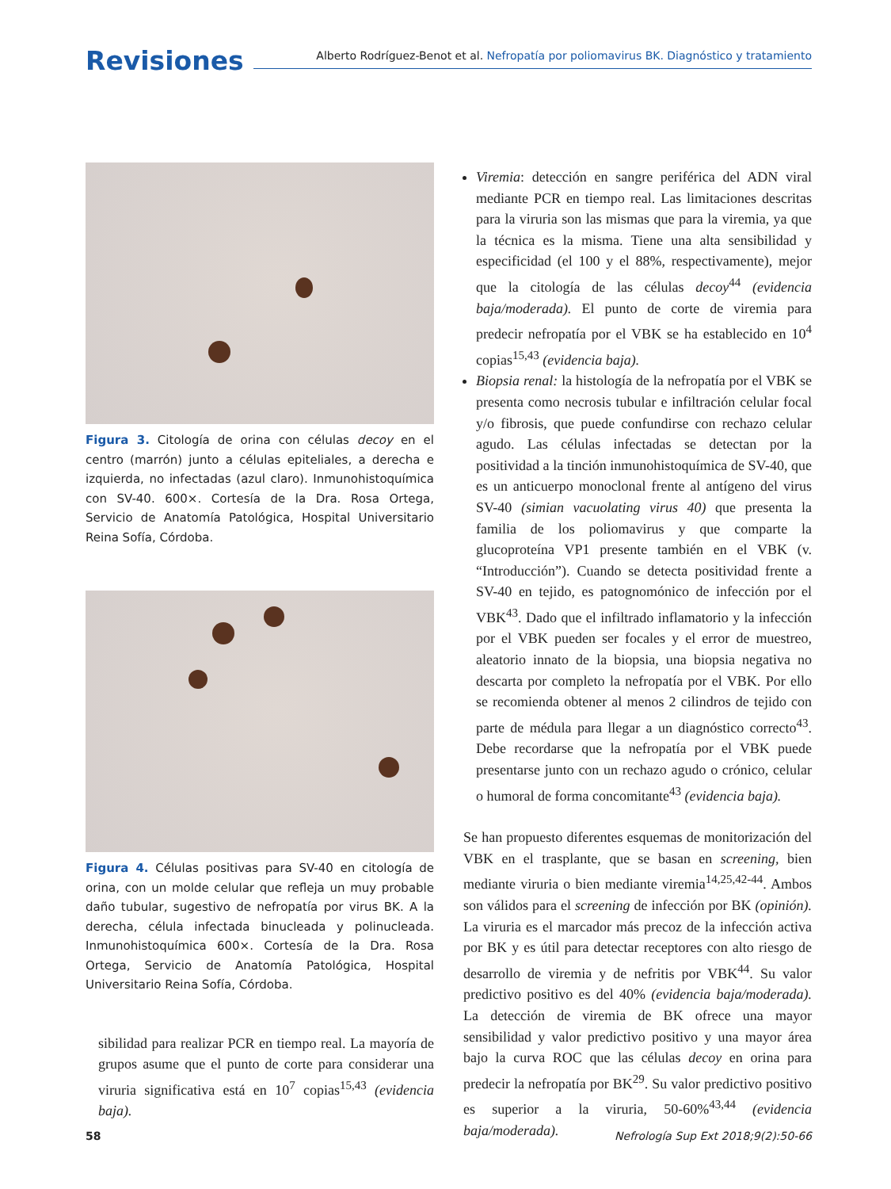Revisiones
Alberto Rodríguez-Benot et al. Nefropatía por poliomavirus BK. Diagnóstico y tratamiento
Figura 3. Citología de orina con células decoy en el centro (marrón) junto a células epiteliales, a derecha e izquierda, no infectadas (azul claro). Inmunohistoquímica con SV-40. 600×. Cortesía de la Dra. Rosa Ortega, Servicio de Anatomía Patológica, Hospital Universitario Reina Sofía, Córdoba.
Figura 4. Células positivas para SV-40 en citología de orina, con un molde celular que refleja un muy probable daño tubular, sugestivo de nefropatía por virus BK. A la derecha, célula infectada binucleada y polinucleada. Inmunohistoquímica 600×. Cortesía de la Dra. Rosa Ortega, Servicio de Anatomía Patológica, Hospital Universitario Reina Sofía, Córdoba.
sibilidad para realizar PCR en tiempo real. La mayoría de grupos asume que el punto de corte para considerar una viruria significativa está en 10<sup>7</sup> copias<sup>15,43</sup> (evidencia baja).
Viremia: detección en sangre periférica del ADN viral mediante PCR en tiempo real. Las limitaciones descritas para la viruria son las mismas que para la viremia, ya que la técnica es la misma. Tiene una alta sensibilidad y especificidad (el 100 y el 88%, respectivamente), mejor que la citología de las células decoy<sup>44</sup> (evidencia baja/moderada). El punto de corte de viremia para predecir nefropatía por el VBK se ha establecido en 10<sup>4</sup> copias<sup>15,43</sup> (evidencia baja).
Biopsia renal: la histología de la nefropatía por el VBK se presenta como necrosis tubular e infiltración celular focal y/o fibrosis, que puede confundirse con rechazo celular agudo. Las células infectadas se detectan por la positividad a la tinción inmunohistoquímica de SV-40, que es un anticuerpo monoclonal frente al antígeno del virus SV-40 (simian vacuolating virus 40) que presenta la familia de los poliomavirus y que comparte la glucoproteína VP1 presente también en el VBK (v. “Introducción”). Cuando se detecta positividad frente a SV-40 en tejido, es patognomónico de infección por el VBK<sup>43</sup>. Dado que el infiltrado inflamatorio y la infección por el VBK pueden ser focales y el error de muestreo, aleatorio innato de la biopsia, una biopsia negativa no descarta por completo la nefropatía por el VBK. Por ello se recomienda obtener al menos 2 cilindros de tejido con parte de médula para llegar a un diagnóstico correcto<sup>43</sup>. Debe recordarse que la nefropatía por el VBK puede presentarse junto con un rechazo agudo o crónico, celular o humoral de forma concomitante<sup>43</sup> (evidencia baja).
Se han propuesto diferentes esquemas de monitorización del VBK en el trasplante, que se basan en screening, bien mediante viruria o bien mediante viremia<sup>14,25,42-44</sup>. Ambos son válidos para el screening de infección por BK (opinión). La viruria es el marcador más precoz de la infección activa por BK y es útil para detectar receptores con alto riesgo de desarrollo de viremia y de nefritis por VBK<sup>44</sup>. Su valor predictivo positivo es del 40% (evidencia baja/moderada). La detección de viremia de BK ofrece una mayor sensibilidad y valor predictivo positivo y una mayor área bajo la curva ROC que las células decoy en orina para predecir la nefropatía por BK<sup>29</sup>. Su valor predictivo positivo es superior a la viruria, 50-60%<sup>43,44</sup> (evidencia baja/moderada).
58 Nefrología Sup Ext 2018;9(2):50-66